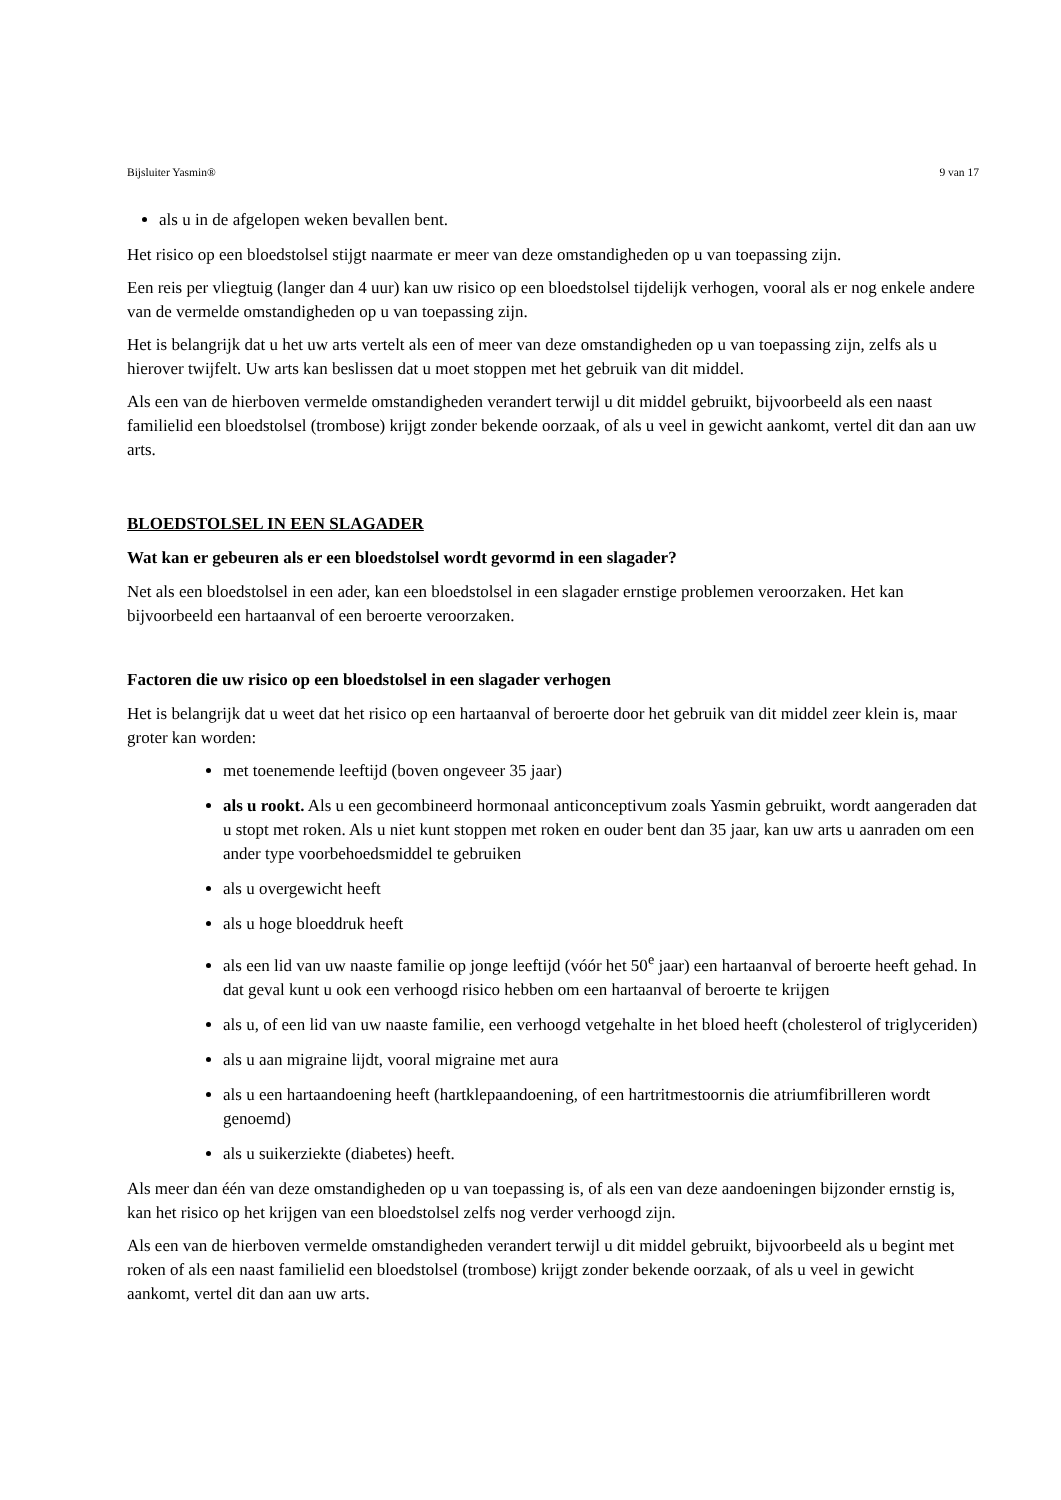Bijsluiter Yasmin® 9 van 17
als u in de afgelopen weken bevallen bent.
Het risico op een bloedstolsel stijgt naarmate er meer van deze omstandigheden op u van toepassing zijn.
Een reis per vliegtuig (langer dan 4 uur) kan uw risico op een bloedstolsel tijdelijk verhogen, vooral als er nog enkele andere van de vermelde omstandigheden op u van toepassing zijn.
Het is belangrijk dat u het uw arts vertelt als een of meer van deze omstandigheden op u van toepassing zijn, zelfs als u hierover twijfelt. Uw arts kan beslissen dat u moet stoppen met het gebruik van dit middel.
Als een van de hierboven vermelde omstandigheden verandert terwijl u dit middel gebruikt, bijvoorbeeld als een naast familielid een bloedstolsel (trombose) krijgt zonder bekende oorzaak, of als u veel in gewicht aankomt, vertel dit dan aan uw arts.
BLOEDSTOLSEL IN EEN SLAGADER
Wat kan er gebeuren als er een bloedstolsel wordt gevormd in een slagader?
Net als een bloedstolsel in een ader, kan een bloedstolsel in een slagader ernstige problemen veroorzaken. Het kan bijvoorbeeld een hartaanval of een beroerte veroorzaken.
Factoren die uw risico op een bloedstolsel in een slagader verhogen
Het is belangrijk dat u weet dat het risico op een hartaanval of beroerte door het gebruik van dit middel zeer klein is, maar groter kan worden:
met toenemende leeftijd (boven ongeveer 35 jaar)
als u rookt. Als u een gecombineerd hormonaal anticonceptivum zoals Yasmin gebruikt, wordt aangeraden dat u stopt met roken. Als u niet kunt stoppen met roken en ouder bent dan 35 jaar, kan uw arts u aanraden om een ander type voorbehoedsmiddel te gebruiken
als u overgewicht heeft
als u hoge bloeddruk heeft
als een lid van uw naaste familie op jonge leeftijd (vóór het 50<sup>e</sup> jaar) een hartaanval of beroerte heeft gehad. In dat geval kunt u ook een verhoogd risico hebben om een hartaanval of beroerte te krijgen
als u, of een lid van uw naaste familie, een verhoogd vetgehalte in het bloed heeft (cholesterol of triglyceriden)
als u aan migraine lijdt, vooral migraine met aura
als u een hartaandoening heeft (hartklepaandoening, of een hartritmestoornis die atriumfibrilleren wordt genoemd)
als u suikerziekte (diabetes) heeft.
Als meer dan één van deze omstandigheden op u van toepassing is, of als een van deze aandoeningen bijzonder ernstig is, kan het risico op het krijgen van een bloedstolsel zelfs nog verder verhoogd zijn.
Als een van de hierboven vermelde omstandigheden verandert terwijl u dit middel gebruikt, bijvoorbeeld als u begint met roken of als een naast familielid een bloedstolsel (trombose) krijgt zonder bekende oorzaak, of als u veel in gewicht aankomt, vertel dit dan aan uw arts.